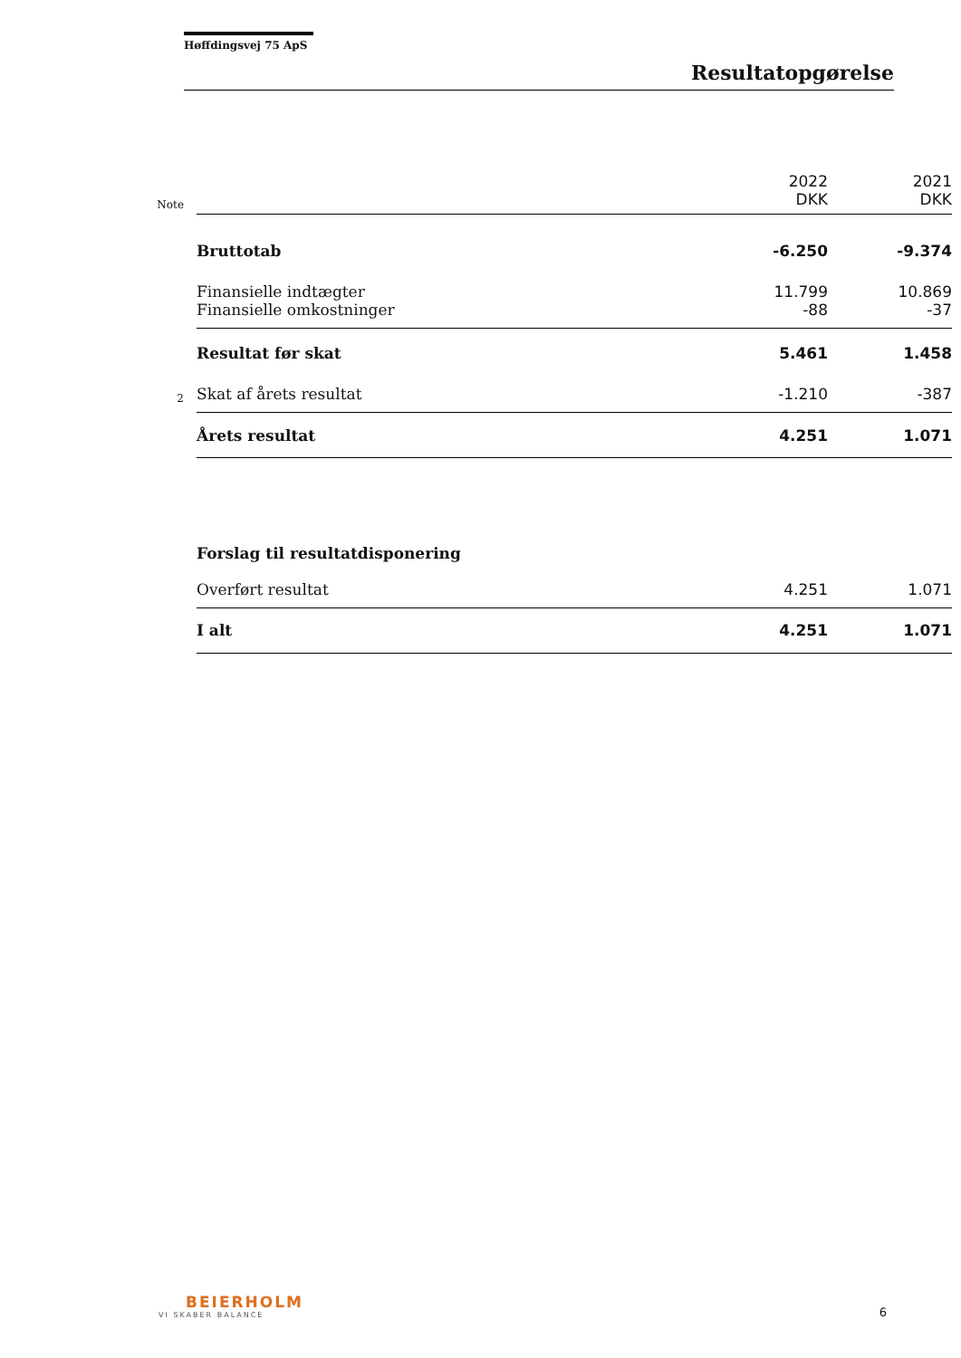Høffdingsvej 75 ApS
Resultatopgørelse
| Note | | 2022 DKK | 2021 DKK |
| | Bruttotab | -6.250 | -9.374 |
| | Finansielle indtægter | 11.799 | 10.869 |
| | Finansielle omkostninger | -88 | -37 |
| | Resultat før skat | 5.461 | 1.458 |
| 2 | Skat af årets resultat | -1.210 | -387 |
| | Årets resultat | 4.251 | 1.071 |
| | Forslag til resultatdisponering | | |
| | Overført resultat | 4.251 | 1.071 |
| | I alt | 4.251 | 1.071 |
BEIERHOLM
VI SKABER BALANCE
6